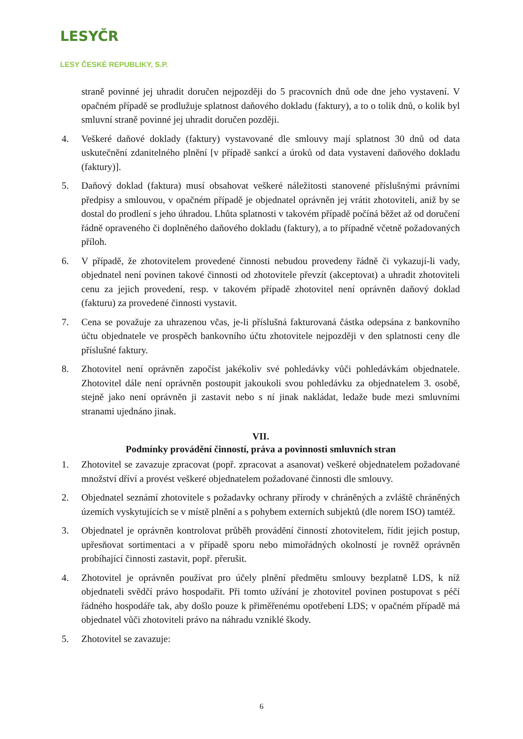LESYČR
LESY ČESKÉ REPUBLIKY, S.P.
straně povinné jej uhradit doručen nejpozději do 5 pracovních dnů ode dne jeho vystavení. V opačném případě se prodlužuje splatnost daňového dokladu (faktury), a to o tolik dnů, o kolik byl smluvní straně povinné jej uhradit doručen později.
4. Veškeré daňové doklady (faktury) vystavované dle smlouvy mají splatnost 30 dnů od data uskutečnění zdanitelného plnění [v případě sankcí a úroků od data vystavení daňového dokladu (faktury)].
5. Daňový doklad (faktura) musí obsahovat veškeré náležitosti stanovené příslušnými právními předpisy a smlouvou, v opačném případě je objednatel oprávněn jej vrátit zhotoviteli, aniž by se dostal do prodlení s jeho úhradou. Lhůta splatnosti v takovém případě počíná běžet až od doručení řádně opraveného či doplněného daňového dokladu (faktury), a to případně včetně požadovaných příloh.
6. V případě, že zhotovitelem provedené činnosti nebudou provedeny řádně či vykazují-li vady, objednatel není povinen takové činnosti od zhotovitele převzít (akceptovat) a uhradit zhotoviteli cenu za jejich provedení, resp. v takovém případě zhotovitel není oprávněn daňový doklad (fakturu) za provedené činnosti vystavit.
7. Cena se považuje za uhrazenou včas, je-li příslušná fakturovaná částka odepsána z bankovního účtu objednatele ve prospěch bankovního účtu zhotovitele nejpozději v den splatnosti ceny dle příslušné faktury.
8. Zhotovitel není oprávněn započíst jakékoliv své pohledávky vůči pohledávkám objednatele. Zhotovitel dále není oprávněn postoupit jakoukoli svou pohledávku za objednatelem 3. osobě, stejně jako není oprávněn ji zastavit nebo s ní jinak nakládat, ledaže bude mezi smluvními stranami ujednáno jinak.
VII.
Podmínky provádění činností, práva a povinnosti smluvních stran
1. Zhotovitel se zavazuje zpracovat (popř. zpracovat a asanovat) veškeré objednatelem požadované množství dříví a provést veškeré objednatelem požadované činnosti dle smlouvy.
2. Objednatel seznámí zhotovitele s požadavky ochrany přírody v chráněných a zvláště chráněných územích vyskytujících se v místě plnění a s pohybem externích subjektů (dle norem ISO) tamtéž.
3. Objednatel je oprávněn kontrolovat průběh provádění činností zhotovitelem, řídit jejich postup, upřesňovat sortimentaci a v případě sporu nebo mimořádných okolností je rovněž oprávněn probíhající činnosti zastavit, popř. přerušit.
4. Zhotovitel je oprávněn používat pro účely plnění předmětu smlouvy bezplatně LDS, k níž objednateli svědčí právo hospodařit. Při tomto užívání je zhotovitel povinen postupovat s péčí řádného hospodáře tak, aby došlo pouze k přiměřenému opotřebení LDS; v opačném případě má objednatel vůči zhotoviteli právo na náhradu vzniklé škody.
5. Zhotovitel se zavazuje:
6